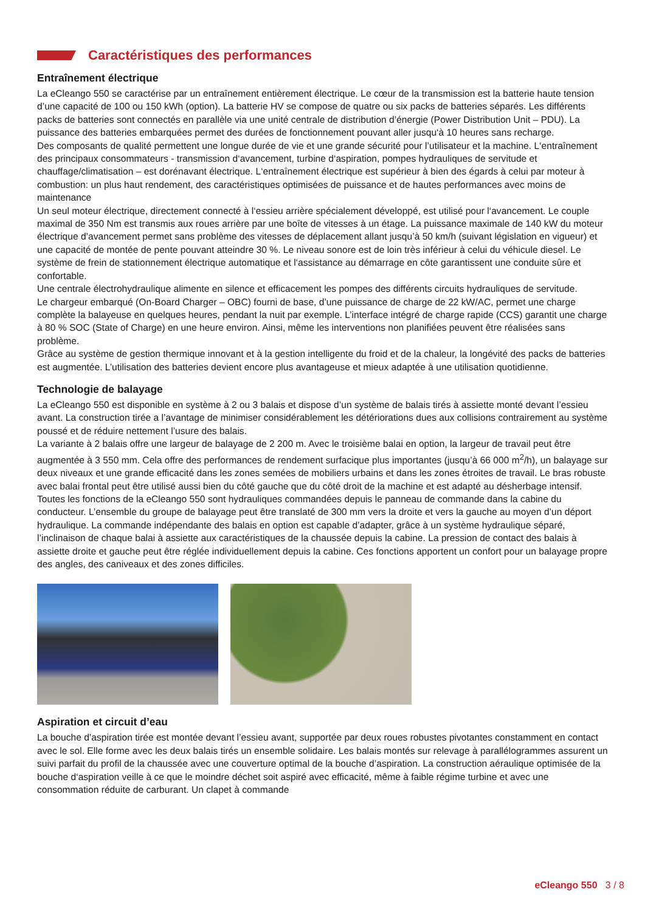Caractéristiques des performances
Entraînement électrique
La eCleango 550 se caractérise par un entraînement entièrement électrique. Le cœur de la transmission est la batterie haute tension d’une capacité de 100 ou 150 kWh (option). La batterie HV se compose de quatre ou six packs de batteries séparés. Les différents packs de batteries sont connectés en parallèle via une unité centrale de distribution d’énergie (Power Distribution Unit – PDU). La puissance des batteries embarquées permet des durées de fonctionnement pouvant aller jusqu‘à 10 heures sans recharge.
Des composants de qualité permettent une longue durée de vie et une grande sécurité pour l’utilisateur et la machine. L‘entraînement des principaux consommateurs - transmission d‘avancement, turbine d‘aspiration, pompes hydrauliques de servitude et chauffage/climatisation – est dorénavant électrique. L‘entraînement électrique est supérieur à bien des égards à celui par moteur à combustion: un plus haut rendement, des caractéristiques optimisées de puissance et de hautes performances avec moins de maintenance
Un seul moteur électrique, directement connecté à l‘essieu arrière spécialement développé, est utilisé pour l‘avancement. Le couple maximal de 350 Nm est transmis aux roues arrière par une boîte de vitesses à un étage. La puissance maximale de 140 kW du moteur électrique d’avancement permet sans problème des vitesses de déplacement allant jusqu’à 50 km/h (suivant législation en vigueur) et une capacité de montée de pente pouvant atteindre 30 %. Le niveau sonore est de loin très inférieur à celui du véhicule diesel. Le système de frein de stationnement électrique automatique et l‘assistance au démarrage en côte garantissent une conduite sûre et confortable.
Une centrale électrohydraulique alimente en silence et efficacement les pompes des différents circuits hydrauliques de servitude.
Le chargeur embarqué (On-Board Charger – OBC) fourni de base, d’une puissance de charge de 22 kW/AC, permet une charge complète la balayeuse en quelques heures, pendant la nuit par exemple. L’interface intégré de charge rapide (CCS) garantit une charge à 80 % SOC (State of Charge) en une heure environ. Ainsi, même les interventions non planifiées peuvent être réalisées sans problème.
Grâce au système de gestion thermique innovant et à la gestion intelligente du froid et de la chaleur, la longévité des packs de batteries est augmentée. L’utilisation des batteries devient encore plus avantageuse et mieux adaptée à une utilisation quotidienne.
Technologie de balayage
La eCleango 550 est disponible en système à 2 ou 3 balais et dispose d’un système de balais tirés à assiette monté devant l’essieu avant. La construction tirée a l’avantage de minimiser considérablement les détériorations dues aux collisions contrairement au système poussé et de réduire nettement l’usure des balais.
La variante à 2 balais offre une largeur de balayage de 2 200 m. Avec le troisième balai en option, la largeur de travail peut être augmentée à 3 550 mm. Cela offre des performances de rendement surfacique plus importantes (jusqu’à 66 000 m<sup>2</sup>/h), un balayage sur deux niveaux et une grande efficacité dans les zones semées de mobiliers urbains et dans les zones étroites de travail. Le bras robuste avec balai frontal peut être utilisé aussi bien du côté gauche que du côté droit de la machine et est adapté au désherbage intensif.
Toutes les fonctions de la eCleango 550 sont hydrauliques commandées depuis le panneau de commande dans la cabine du conducteur. L’ensemble du groupe de balayage peut être translaté de 300 mm vers la droite et vers la gauche au moyen d’un déport hydraulique. La commande indépendante des balais en option est capable d’adapter, grâce à un système hydraulique séparé, l’inclinaison de chaque balai à assiette aux caractéristiques de la chaussée depuis la cabine. La pression de contact des balais à assiette droite et gauche peut être réglée individuellement depuis la cabine. Ces fonctions apportent un confort pour un balayage propre des angles, des caniveaux et des zones difficiles.
Aspiration et circuit d’eau
La bouche d’aspiration tirée est montée devant l’essieu avant, supportée par deux roues robustes pivotantes constamment en contact avec le sol. Elle forme avec les deux balais tirés un ensemble solidaire. Les balais montés sur relevage à parallélogrammes assurent un suivi parfait du profil de la chaussée avec une couverture optimal de la bouche d’aspiration. La construction aéraulique optimisée de la bouche d‘aspiration veille à ce que le moindre déchet soit aspiré avec efficacité, même à faible régime turbine et avec une consommation réduite de carburant. Un clapet à commande
eCleango 550 3 / 8